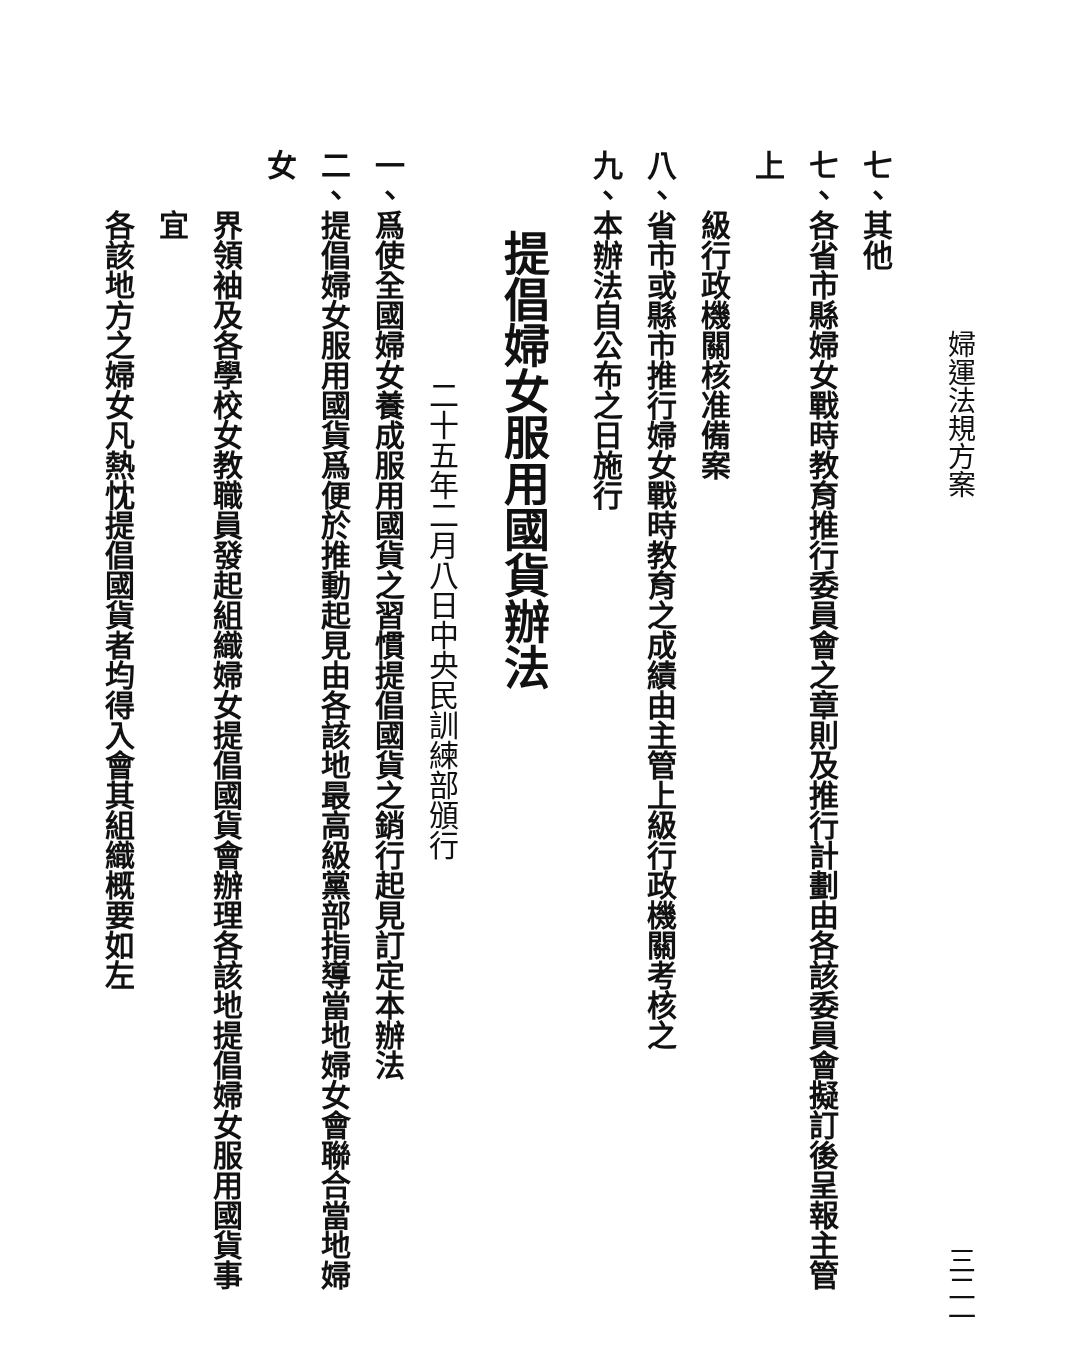婦運法規方案 三二一
七、其他
七、各省市縣婦女戰時教育推行委員會之章則及推行計劃由各該委員會擬訂後呈報主管上
級行政機關核准備案
八、省市或縣市推行婦女戰時教育之成績由主管上級行政機關考核之
九、本辦法自公布之日施行
提倡婦女服用國貨辦法
二十五年二月八日中央民訓練部頒行
一、爲使全國婦女養成服用國貨之習慣提倡國貨之銷行起見訂定本辦法
二、提倡婦女服用國貨爲便於推動起見由各該地最高級黨部指導當地婦女會聯合當地婦女
界領袖及各學校女教職員發起組織婦女提倡國貨會辦理各該地提倡婦女服用國貨事宜
各該地方之婦女凡熱忱提倡國貨者均得入會其組織概要如左